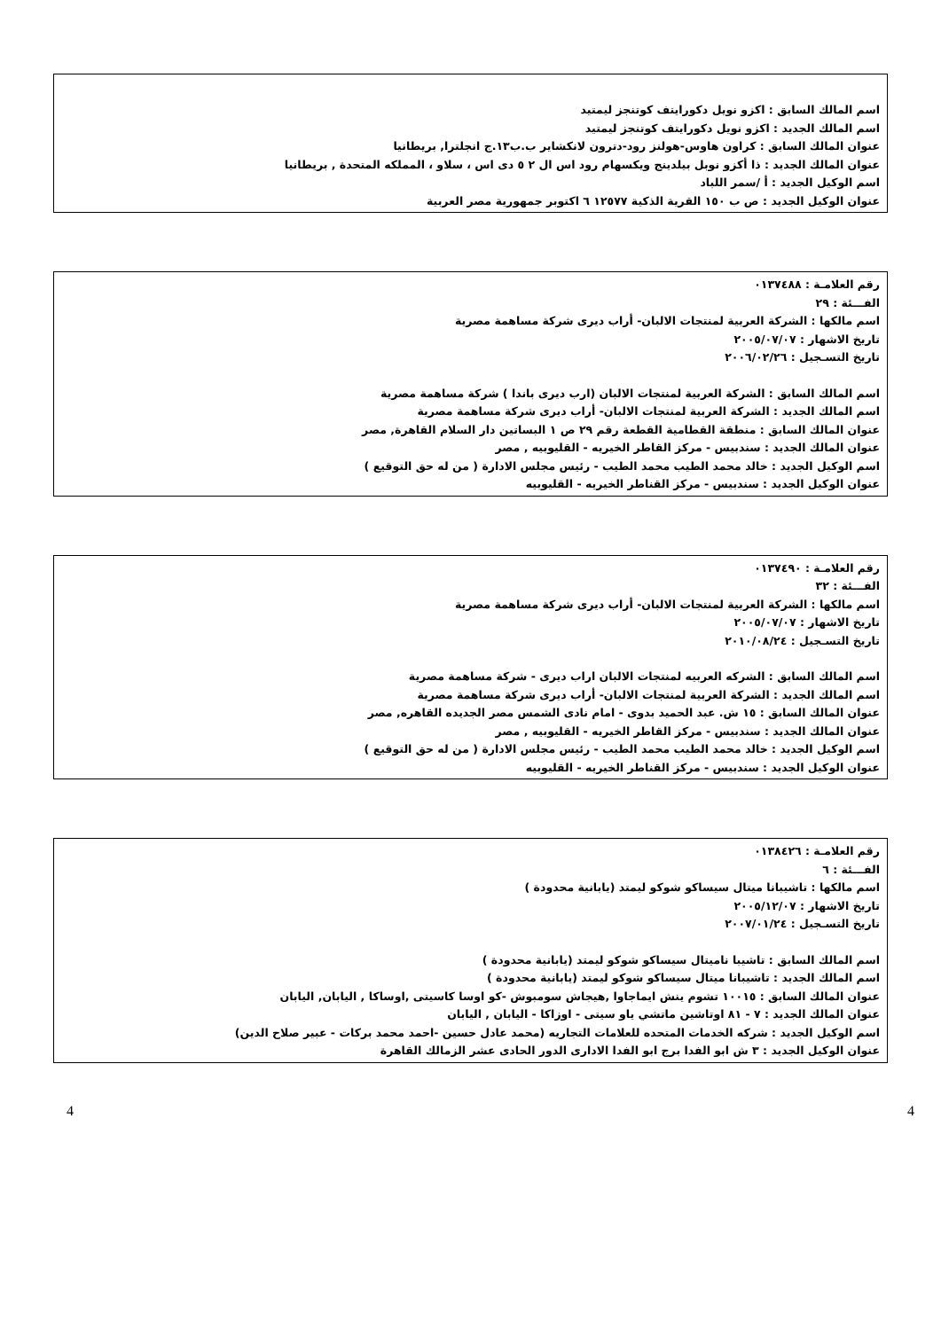اسم المالك السابق : اكزو نويل دكورايتف كوتنجز ليمتيد
اسم المالك الجديد : اكزو نويل دكورايتف كوتنجز ليمتيد
عنوان المالك السابق : كراون هاوس-هولنز رود-دترون لانكشاير ب.ب١٣.ج انجلترا, بريطانيا
عنوان المالك الجديد : ذا أكزو نوبل بيلدينج ويكسهام رود اس ال ٢ ٥ دى اس ، سلاو ، المملكه المتحدة , بريطانيا
اسم الوكيل الجديد : أ /سمر اللباد
عنوان الوكيل الجديد : ص ب ١٥٠ القرية الذكية ١٢٥٧٧ ٦ اكتوبر جمهورية مصر العربية
رقم العلامـة : ٠١٣٧٤٨٨
الفـــئة : ٢٩
اسم مالكها : الشركة العربية لمنتجات الالبان- أراب ديرى شركة مساهمة مصرية
تاريخ الاشهار : ٢٠٠٥/٠٧/٠٧
تاريخ التسـجيل : ٢٠٠٦/٠٢/٢٦
اسم المالك السابق : الشركة العربية لمنتجات الالبان (ارب ديرى باندا ) شركة مساهمة مصرية
اسم المالك الجديد : الشركة العربية لمنتجات الالبان- أراب ديرى شركة مساهمة مصرية
عنوان المالك السابق : منطقة القطامية القطعة رقم ٢٩ ص ١ البساتين دار السلام القاهرة, مصر
عنوان المالك الجديد : سندبيس - مركز القاطر الخيريه - القليوبيه , مصر
اسم الوكيل الجديد : خالد محمد الطيب محمد الطيب - رئيس مجلس الادارة ( من له حق التوقيع )
عنوان الوكيل الجديد : سندبيس - مركز القناطر الخيريه - القليوبيه
رقم العلامـة : ٠١٣٧٤٩٠
الفـــئة : ٣٢
اسم مالكها : الشركة العربية لمنتجات الالبان- أراب ديرى شركة مساهمة مصرية
تاريخ الاشهار : ٢٠٠٥/٠٧/٠٧
تاريخ التسـجيل : ٢٠١٠/٠٨/٢٤
اسم المالك السابق : الشركه العربيه لمنتجات الالبان اراب ديرى - شركة مساهمة مصرية
اسم المالك الجديد : الشركة العربية لمنتجات الالبان- أراب ديرى شركة مساهمة مصرية
عنوان المالك السابق : ١٥ ش. عبد الحميد بدوى - امام نادى الشمس مصر الجديده القاهره, مصر
عنوان المالك الجديد : سندبيس - مركز القاطر الخيريه - القليوبيه , مصر
اسم الوكيل الجديد : خالد محمد الطيب محمد الطيب - رئيس مجلس الادارة ( من له حق التوقيع )
عنوان الوكيل الجديد : سندبيس - مركز القناطر الخيريه - القليوبيه
رقم العلامـة : ٠١٣٨٤٢٦
الفـــئة : ٦
اسم مالكها : تاشيبانا ميتال سيساكو شوكو ليمتد (يابانية محدودة )
تاريخ الاشهار : ٢٠٠٥/١٢/٠٧
تاريخ التسـجيل : ٢٠٠٧/٠١/٢٤
اسم المالك السابق : تاشيبا ناميتال سيساكو شوكو ليمتد (يابانية محدودة )
اسم المالك الجديد : تاشيبانا ميتال سيساكو شوكو ليمتد (يابانية محدودة )
عنوان المالك السابق : ١٠٠١٥ تشوم ينش ايماجاوا ,هيجاش سومبوش -كو اوسا كاسيتى ,اوساكا , اليابان, اليابان
عنوان المالك الجديد : ٧ - ٨١ اوتاشين ماتشي ياو سيتى - اوزاكا - اليابان , اليابان
اسم الوكيل الجديد : شركه الخدمات المتحده للعلامات التجاريه (محمد عادل حسين -احمد محمد بركات - عبير صلاح الدين)
عنوان الوكيل الجديد : ٣ ش ابو الفدا برج ابو الفدا الادارى الدور الحادى عشر الزمالك القاهرة
4 4